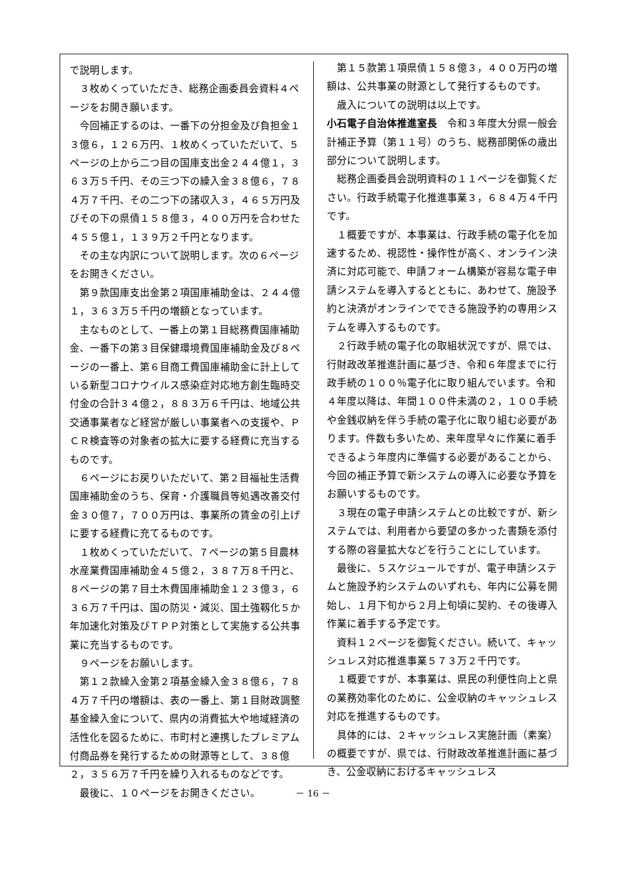で説明します。
３枚めくっていただき、総務企画委員会資料４ページをお開き願います。
今回補正するのは、一番下の分担金及び負担金１３億６，１２６万円、１枚めくっていただいて、５ページの上から二つ目の国庫支出金２４４億１，３６３万５千円、その三つ下の繰入金３８億６，７８４万７千円、その二つ下の諸収入３，４６５万円及びその下の県債１５８億３，４００万円を合わせた４５５億１，１３９万２千円となります。
その主な内訳について説明します。次の６ページをお開きください。
第９款国庫支出金第２項国庫補助金は、２４４億１，３６３万５千円の増額となっています。
主なものとして、一番上の第１目総務費国庫補助金、一番下の第３目保健環境費国庫補助金及び８ページの一番上、第６目商工費国庫補助金に計上している新型コロナウイルス感染症対応地方創生臨時交付金の合計３４億２，８８３万６千円は、地域公共交通事業者など経営が厳しい事業者への支援や、ＰＣＲ検査等の対象者の拡大に要する経費に充当するものです。
６ページにお戻りいただいて、第２目福祉生活費国庫補助金のうち、保育・介護職員等処遇改善交付金３０億７，７００万円は、事業所の賃金の引上げに要する経費に充てるものです。
１枚めくっていただいて、７ページの第５目農林水産業費国庫補助金４５億２，３８７万８千円と、８ページの第７目土木費国庫補助金１２３億３，６３６万７千円は、国の防災・減災、国土強靱化５か年加速化対策及びＴＰＰ対策として実施する公共事業に充当するものです。
９ページをお願いします。
第１２款繰入金第２項基金繰入金３８億６，７８４万７千円の増額は、表の一番上、第１目財政調整基金繰入金について、県内の消費拡大や地域経済の活性化を図るために、市町村と連携したプレミアム付商品券を発行するための財源等として、３８億２，３５６万７千円を繰り入れるものなどです。
最後に、１０ページをお開きください。
第１５款第１項県債１５８億３，４００万円の増額は、公共事業の財源として発行するものです。
歳入についての説明は以上です。
小石電子自治体推進室長　令和３年度大分県一般会計補正予算（第１１号）のうち、総務部関係の歳出部分について説明します。
総務企画委員会説明資料の１１ページを御覧ください。行政手続電子化推進事業３，６８４万４千円です。
１概要ですが、本事業は、行政手続の電子化を加速するため、視認性・操作性が高く、オンライン決済に対応可能で、申請フォーム構築が容易な電子申請システムを導入するとともに、あわせて、施設予約と決済がオンラインでできる施設予約の専用システムを導入するものです。
２行政手続の電子化の取組状況ですが、県では、行財政改革推進計画に基づき、令和６年度までに行政手続の１００％電子化に取り組んでいます。令和４年度以降は、年間１００件未満の２，１００手続や金銭収納を伴う手続の電子化に取り組む必要があります。件数も多いため、来年度早々に作業に着手できるよう年度内に準備する必要があることから、今回の補正予算で新システムの導入に必要な予算をお願いするものです。
３現在の電子申請システムとの比較ですが、新システムでは、利用者から要望の多かった書類を添付する際の容量拡大などを行うことにしています。
最後に、５スケジュールですが、電子申請システムと施設予約システムのいずれも、年内に公募を開始し、１月下旬から２月上旬頃に契約、その後導入作業に着手する予定です。
資料１２ページを御覧ください。続いて、キャッシュレス対応推進事業５７３万２千円です。
１概要ですが、本事業は、県民の利便性向上と県の業務効率化のために、公金収納のキャッシュレス対応を推進するものです。
具体的には、２キャッシュレス実施計画（素案）の概要ですが、県では、行財政改革推進計画に基づき、公金収納におけるキャッシュレス
－ 16 －